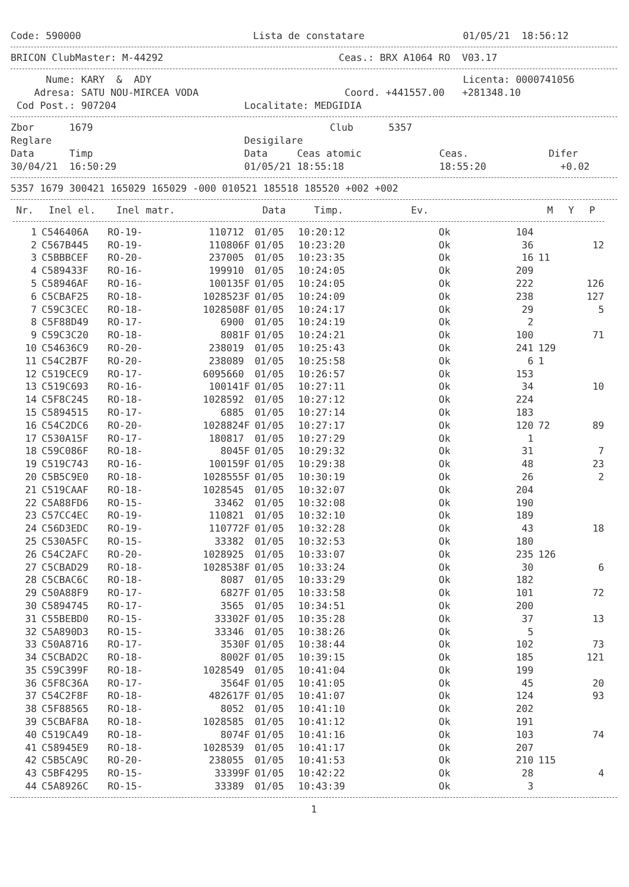Code: 590000 Lista de constatare 01/05/21 18:56:12
BRICON ClubMaster: M-44292 Ceas.: BRX A1064 RO V03.17
Nume: KARY & ADY Licenta: 0000741056
Adresa: SATU NOU-MIRCEA VODA Coord. +441557.00 +281348.10
Cod Post.: 907204 Localitate: MEDGIDIA
Zbor 1679 Club 5357
Reglare Desigilare
Data Timp Data Ceas atomic Ceas. Difer
30/04/21 16:50:29 01/05/21 18:55:18 18:55:20 +0.02
5357 1679 300421 165029 165029 -000 010521 185518 185520 +002 +002
| Nr. | Inel el. | Inel matr. | | Data | Timp. | Ev. | | M | Y | P |
| --- | --- | --- | --- | --- | --- | --- | --- | --- | --- | --- |
| 1 | C546406A | RO-19- | 110712 | 01/05 | 10:20:12 | Ok | 104 | | | |
| 2 | C567B445 | RO-19- | 110806F | 01/05 | 10:23:20 | Ok | 36 | | | 12 |
| 3 | C5BBBCEF | RO-20- | 237005 | 01/05 | 10:23:35 | Ok | 16 | 11 | | |
| 4 | C589433F | RO-16- | 199910 | 01/05 | 10:24:05 | Ok | 209 | | | |
| 5 | C58946AF | RO-16- | 100135F | 01/05 | 10:24:05 | Ok | 222 | | | 126 |
| 6 | C5CBAF25 | RO-18- | 1028523F | 01/05 | 10:24:09 | Ok | 238 | | | 127 |
| 7 | C59C3CEC | RO-18- | 1028508F | 01/05 | 10:24:17 | Ok | 29 | | | 5 |
| 8 | C5F88D49 | RO-17- | 6900 | 01/05 | 10:24:19 | Ok | 2 | | | |
| 9 | C59C3C20 | RO-18- | 8081F | 01/05 | 10:24:21 | Ok | 100 | | | 71 |
| 10 | C54636C9 | RO-20- | 238019 | 01/05 | 10:25:43 | Ok | 241 | 129 | | |
| 11 | C54C2B7F | RO-20- | 238089 | 01/05 | 10:25:58 | Ok | 6 | 1 | | |
| 12 | C519CEC9 | RO-17- | 6095660 | 01/05 | 10:26:57 | Ok | 153 | | | |
| 13 | C519C693 | RO-16- | 100141F | 01/05 | 10:27:11 | Ok | 34 | | | 10 |
| 14 | C5F8C245 | RO-18- | 1028592 | 01/05 | 10:27:12 | Ok | 224 | | | |
| 15 | C5894515 | RO-17- | 6885 | 01/05 | 10:27:14 | Ok | 183 | | | |
| 16 | C54C2DC6 | RO-20- | 1028824F | 01/05 | 10:27:17 | Ok | 120 | 72 | | 89 |
| 17 | C530A15F | RO-17- | 180817 | 01/05 | 10:27:29 | Ok | 1 | | | |
| 18 | C59C086F | RO-18- | 8045F | 01/05 | 10:29:32 | Ok | 31 | | | 7 |
| 19 | C519C743 | RO-16- | 100159F | 01/05 | 10:29:38 | Ok | 48 | | | 23 |
| 20 | C5B5C9E0 | RO-18- | 1028555F | 01/05 | 10:30:19 | Ok | 26 | | | 2 |
| 21 | C519CAAF | RO-18- | 1028545 | 01/05 | 10:32:07 | Ok | 204 | | | |
| 22 | C5A88FD6 | RO-15- | 33462 | 01/05 | 10:32:08 | Ok | 190 | | | |
| 23 | C57CC4EC | RO-19- | 110821 | 01/05 | 10:32:10 | Ok | 189 | | | |
| 24 | C56D3EDC | RO-19- | 110772F | 01/05 | 10:32:28 | Ok | 43 | | | 18 |
| 25 | C530A5FC | RO-15- | 33382 | 01/05 | 10:32:53 | Ok | 180 | | | |
| 26 | C54C2AFC | RO-20- | 1028925 | 01/05 | 10:33:07 | Ok | 235 | 126 | | |
| 27 | C5CBAD29 | RO-18- | 1028538F | 01/05 | 10:33:24 | Ok | 30 | | | 6 |
| 28 | C5CBAC6C | RO-18- | 8087 | 01/05 | 10:33:29 | Ok | 182 | | | |
| 29 | C50A88F9 | RO-17- | 6827F | 01/05 | 10:33:58 | Ok | 101 | | | 72 |
| 30 | C5894745 | RO-17- | 3565 | 01/05 | 10:34:51 | Ok | 200 | | | |
| 31 | C55BEBD0 | RO-15- | 33302F | 01/05 | 10:35:28 | Ok | 37 | | | 13 |
| 32 | C5A890D3 | RO-15- | 33346 | 01/05 | 10:38:26 | Ok | 5 | | | |
| 33 | C50A8716 | RO-17- | 3530F | 01/05 | 10:38:44 | Ok | 102 | | | 73 |
| 34 | C5CBAD2C | RO-18- | 8002F | 01/05 | 10:39:15 | Ok | 185 | | | 121 |
| 35 | C59C399F | RO-18- | 1028549 | 01/05 | 10:41:04 | Ok | 199 | | | |
| 36 | C5F8C36A | RO-17- | 3564F | 01/05 | 10:41:05 | Ok | 45 | | | 20 |
| 37 | C54C2F8F | RO-18- | 482617F | 01/05 | 10:41:07 | Ok | 124 | | | 93 |
| 38 | C5F88565 | RO-18- | 8052 | 01/05 | 10:41:10 | Ok | 202 | | | |
| 39 | C5CBAF8A | RO-18- | 1028585 | 01/05 | 10:41:12 | Ok | 191 | | | |
| 40 | C519CA49 | RO-18- | 8074F | 01/05 | 10:41:16 | Ok | 103 | | | 74 |
| 41 | C58945E9 | RO-18- | 1028539 | 01/05 | 10:41:17 | Ok | 207 | | | |
| 42 | C5B5CA9C | RO-20- | 238055 | 01/05 | 10:41:53 | Ok | 210 | 115 | | |
| 43 | C5BF4295 | RO-15- | 33399F | 01/05 | 10:42:22 | Ok | 28 | | | 4 |
| 44 | C5A8926C | RO-15- | 33389 | 01/05 | 10:43:39 | Ok | 3 | | | |
1